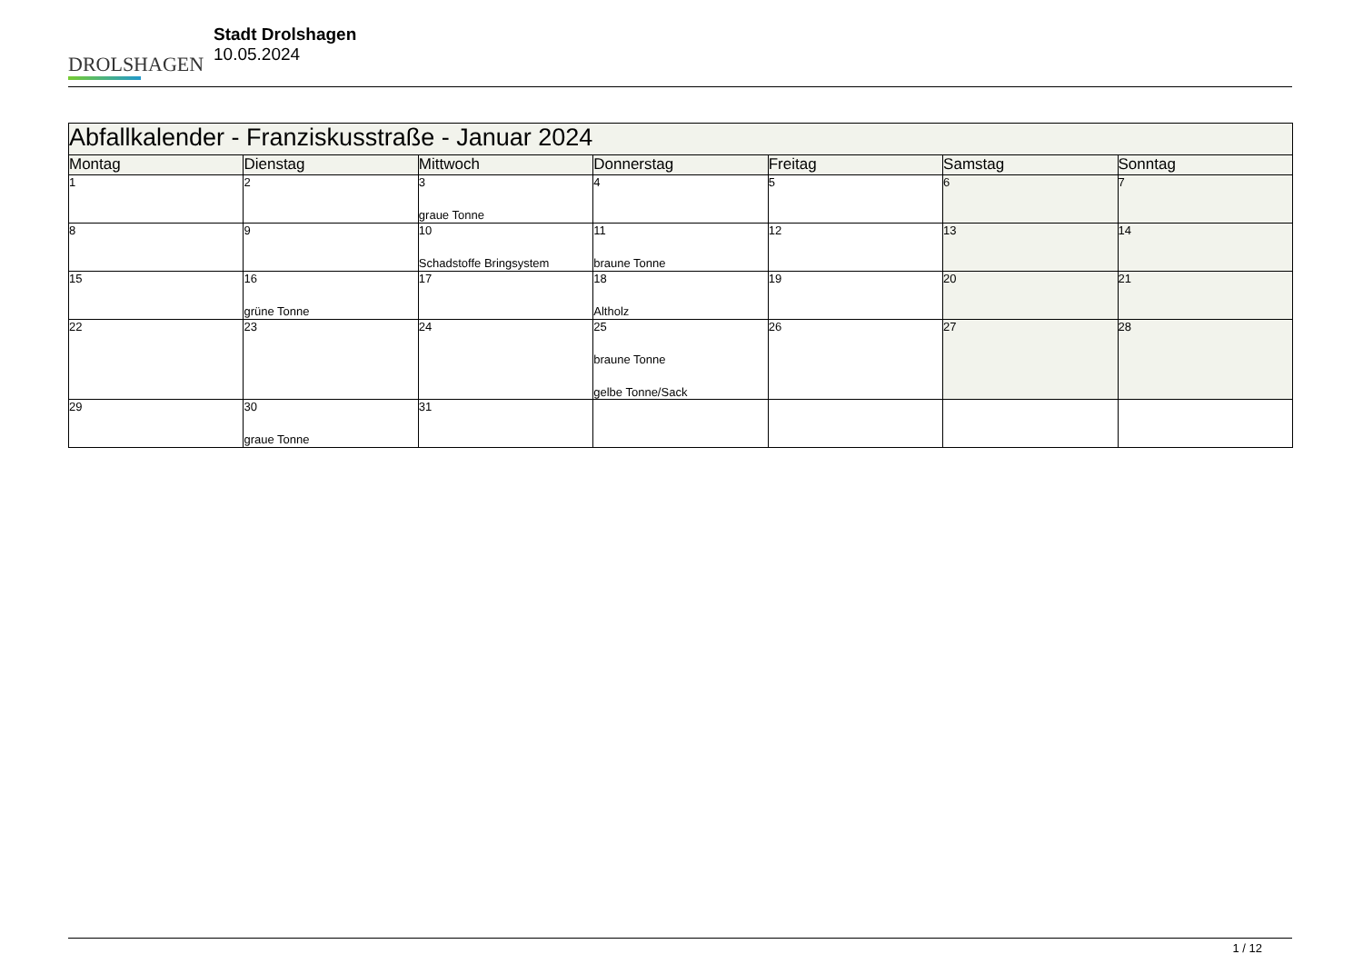DROLSHAGEN
Stadt Drolshagen
10.05.2024
| Abfallkalender - Franziskusstraße - Januar 2024 | | | | | | |
| Montag | Dienstag | Mittwoch | Donnerstag | Freitag | Samstag | Sonntag |
| 1 | 2 | 3 graue Tonne | 4 | 5 | 6 | 7 |
| 8 | 9 | 10 Schadstoffe Bringsystem | 11 braune Tonne | 12 | 13 | 14 |
| 15 | 16 grüne Tonne | 17 | 18 Altholz | 19 | 20 | 21 |
| 22 | 23 | 24 | 25 braune Tonne gelbe Tonne/Sack | 26 | 27 | 28 |
| 29 | 30 graue Tonne | 31 | | | | |
1 / 12